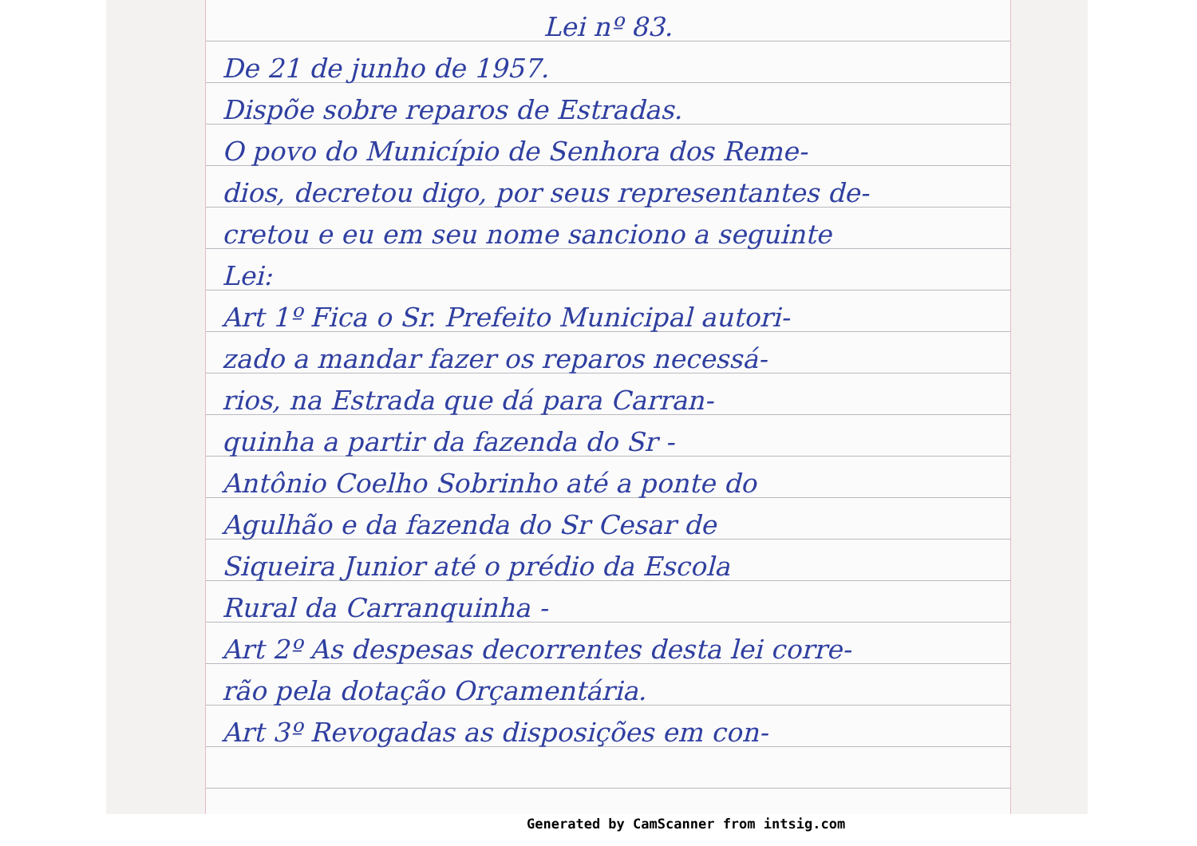Lei nº 83.
De 21 de junho de 1957.
Dispõe sobre reparos de Estradas.
O povo do Município de Senhora dos Reme-
dios, decretou digo, por seus representantes de-
cretou e eu em seu nome sanciono a seguinte
Lei:
Art 1º Fica o Sr. Prefeito Municipal autori-
zado a mandar fazer os reparos necessá-
rios, na Estrada que dá para Carran-
quinha a partir da fazenda do Sr -
Antônio Coelho Sobrinho até a ponte do
Agulhão e da fazenda do Sr Cesar de
Siqueira Junior até o prédio da Escola
Rural da Carranquinha -
Art 2º As despesas decorrentes desta lei corre-
rão pela dotação Orçamentária.
Art 3º Revogadas as disposições em con-
Generated by CamScanner from intsig.com